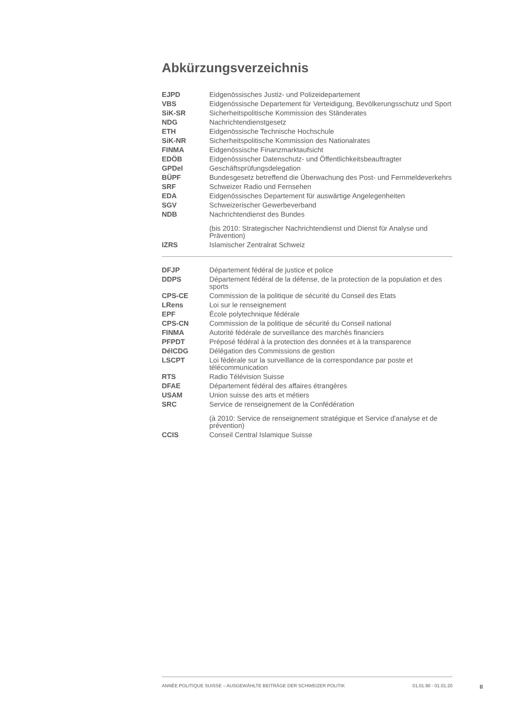Abkürzungsverzeichnis
| EJPD | Eidgenössisches Justiz- und Polizeidepartement |
| VBS | Eidgenössische Departement für Verteidigung, Bevölkerungsschutz und Sport |
| SiK-SR | Sicherheitspolitische Kommission des Ständerates |
| NDG | Nachrichtendienstgesetz |
| ETH | Eidgenössische Technische Hochschule |
| SiK-NR | Sicherheitspolitische Kommission des Nationalrates |
| FINMA | Eidgenössische Finanzmarktaufsicht |
| EDÖB | Eidgenössischer Datenschutz- und Öffentlichkeitsbeauftragter |
| GPDel | Geschäftsprüfungsdelegation |
| BÜPF | Bundesgesetz betreffend die Überwachung des Post- und Fernmeldeverkehrs |
| SRF | Schweizer Radio und Fernsehen |
| EDA | Eidgenössisches Departement für auswärtige Angelegenheiten |
| SGV | Schweizerischer Gewerbeverband |
| NDB | Nachrichtendienst des Bundes |
| | (bis 2010: Strategischer Nachrichtendienst und Dienst für Analyse und Prävention) |
| IZRS | Islamischer Zentralrat Schweiz |
| DFJP | Département fédéral de justice et police |
| DDPS | Département fédéral de la défense, de la protection de la population et des sports |
| CPS-CE | Commission de la politique de sécurité du Conseil des Etats |
| LRens | Loi sur le renseignement |
| EPF | École polytechnique fédérale |
| CPS-CN | Commission de la politique de sécurité du Conseil national |
| FINMA | Autorité fédérale de surveillance des marchés financiers |
| PFPDT | Préposé fédéral à la protection des données et à la transparence |
| DélCDG | Délégation des Commissions de gestion |
| LSCPT | Loi fédérale sur la surveillance de la correspondance par poste et télécommunication |
| RTS | Radio Télévision Suisse |
| DFAE | Département fédéral des affaires étrangères |
| USAM | Union suisse des arts et métiers |
| SRC | Service de renseignement de la Confédération |
| | (à 2010: Service de renseignement stratégique et Service d'analyse et de prévention) |
| CCIS | Conseil Central Islamique Suisse |
ANNÉE POLITIQUE SUISSE – AUSGEWÄHLTE BEITRÄGE DER SCHWEIZER POLITIK 01.01.90 - 01.01.20
II